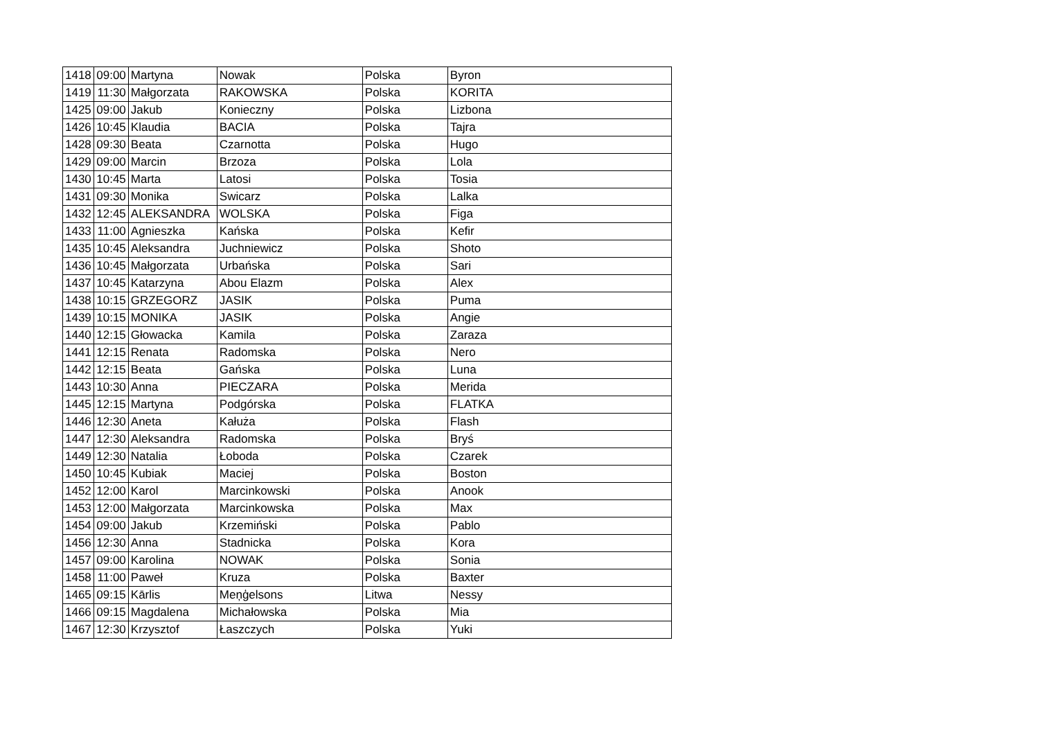| 1418 | 09:00 | Martyna | Nowak | Polska | Byron |
| 1419 | 11:30 | Małgorzata | RAKOWSKA | Polska | KORITA |
| 1425 | 09:00 | Jakub | Konieczny | Polska | Lizbona |
| 1426 | 10:45 | Klaudia | BACIA | Polska | Tajra |
| 1428 | 09:30 | Beata | Czarnotta | Polska | Hugo |
| 1429 | 09:00 | Marcin | Brzoza | Polska | Lola |
| 1430 | 10:45 | Marta | Latosi | Polska | Tosia |
| 1431 | 09:30 | Monika | Swicarz | Polska | Lalka |
| 1432 | 12:45 | ALEKSANDRA | WOLSKA | Polska | Figa |
| 1433 | 11:00 | Agnieszka | Kańska | Polska | Kefir |
| 1435 | 10:45 | Aleksandra | Juchniewicz | Polska | Shoto |
| 1436 | 10:45 | Małgorzata | Urbańska | Polska | Sari |
| 1437 | 10:45 | Katarzyna | Abou Elazm | Polska | Alex |
| 1438 | 10:15 | GRZEGORZ | JASIK | Polska | Puma |
| 1439 | 10:15 | MONIKA | JASIK | Polska | Angie |
| 1440 | 12:15 | Głowacka | Kamila | Polska | Zaraza |
| 1441 | 12:15 | Renata | Radomska | Polska | Nero |
| 1442 | 12:15 | Beata | Gańska | Polska | Luna |
| 1443 | 10:30 | Anna | PIECZARA | Polska | Merida |
| 1445 | 12:15 | Martyna | Podgórska | Polska | FLATKA |
| 1446 | 12:30 | Aneta | Kałuża | Polska | Flash |
| 1447 | 12:30 | Aleksandra | Radomska | Polska | Bryś |
| 1449 | 12:30 | Natalia | Łoboda | Polska | Czarek |
| 1450 | 10:45 | Kubiak | Maciej | Polska | Boston |
| 1452 | 12:00 | Karol | Marcinkowski | Polska | Anook |
| 1453 | 12:00 | Małgorzata | Marcinkowska | Polska | Max |
| 1454 | 09:00 | Jakub | Krzemiński | Polska | Pablo |
| 1456 | 12:30 | Anna | Stadnicka | Polska | Kora |
| 1457 | 09:00 | Karolina | NOWAK | Polska | Sonia |
| 1458 | 11:00 | Paweł | Kruza | Polska | Baxter |
| 1465 | 09:15 | Kārlis | Meņģelsons | Litwa | Nessy |
| 1466 | 09:15 | Magdalena | Michałowska | Polska | Mia |
| 1467 | 12:30 | Krzysztof | Łaszczych | Polska | Yuki |